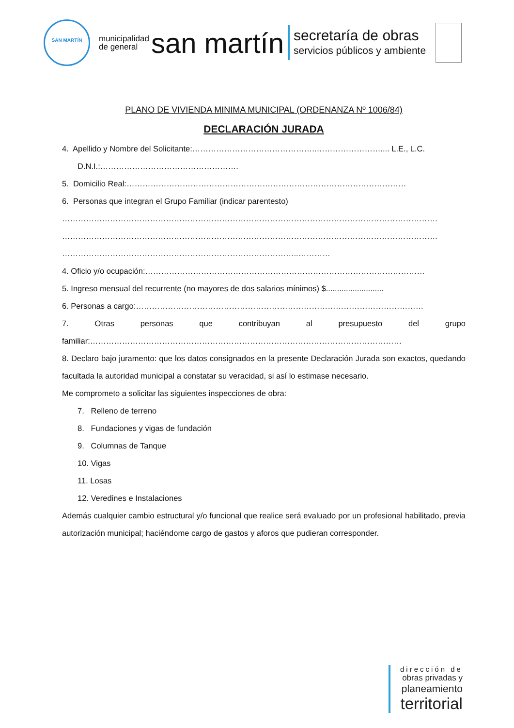SAN MARTÍN
municipalidad
de general
san martín
secretaría de obras
servicios públicos y ambiente
PLANO DE VIVIENDA MINIMA MUNICIPAL (ORDENANZA Nº 1006/84)
DECLARACIÓN JURADA
4. Apellido y Nombre del Solicitante:………………………………………..…………………….... L.E., L.C.
D.N.I.:…………………………………………….
5. Domicilio Real:……………………………………………………………………………………………
6. Personas que integran el Grupo Familiar (indicar parentesto)
……………………………………………………………………………………………………………………………
……………………………………………………………………………………………………………………………
……………………………………………………………………………..…………
4. Oficio y/o ocupación:……………………………………………………………………………………………
5. Ingreso mensual del recurrente (no mayores de dos salarios mínimos) $..........................
6. Personas a cargo:………………………………………………………………………………………………
7. Otras personas que contribuyan al presupuesto del grupo familiar:………………………………………………………………………………………………………
8. Declaro bajo juramento: que los datos consignados en la presente Declaración Jurada son exactos, quedando facultada la autoridad municipal a constatar su veracidad, si así lo estimase necesario.
Me comprometo a solicitar las siguientes inspecciones de obra:
7. Relleno de terreno
8. Fundaciones y vigas de fundación
9. Columnas de Tanque
10. Vigas
11. Losas
12. Veredines e Instalaciones
Además cualquier cambio estructural y/o funcional que realice será evaluado por un profesional habilitado, previa autorización municipal; haciéndome cargo de gastos y aforos que pudieran corresponder.
dirección de
obras privadas y
planeamiento
territorial